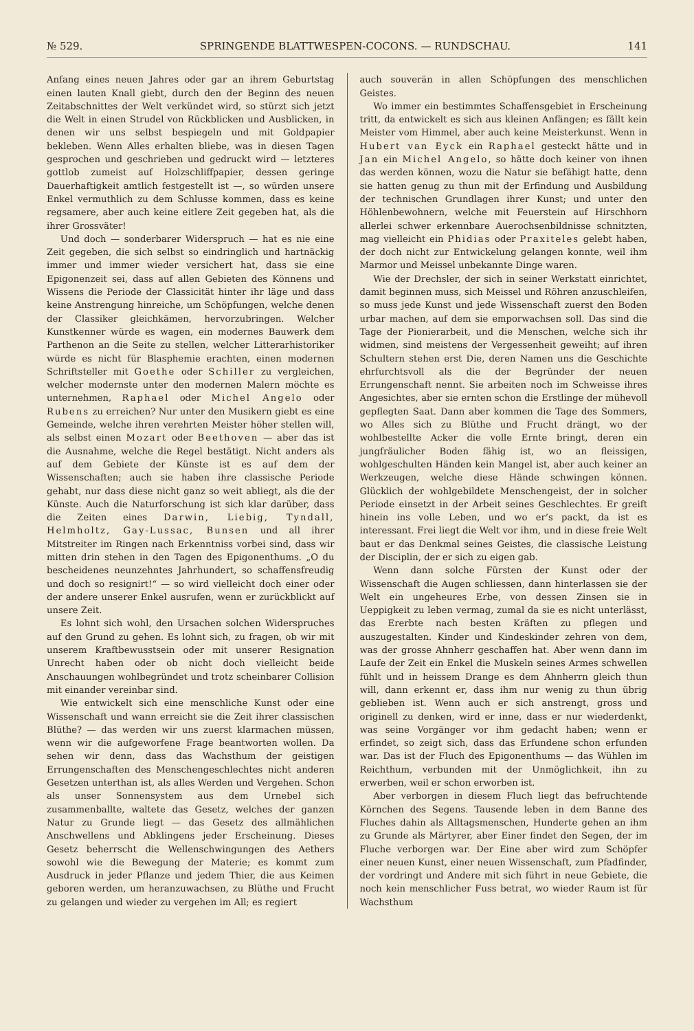№ 529. SPRINGENDE BLATTWESPEN-COCONS. — RUNDSCHAU. 141
Anfang eines neuen Jahres oder gar an ihrem Geburtstag einen lauten Knall giebt, durch den der Beginn des neuen Zeitabschnittes der Welt verkündet wird, so stürzt sich jetzt die Welt in einen Strudel von Rückblicken und Ausblicken, in denen wir uns selbst bespiegeln und mit Goldpapier bekleben. Wenn Alles erhalten bliebe, was in diesen Tagen gesprochen und geschrieben und gedruckt wird — letzteres gottlob zumeist auf Holzschliffpapier, dessen geringe Dauerhaftigkeit amtlich festgestellt ist —, so würden unsere Enkel vermuthlich zu dem Schlusse kommen, dass es keine regsamere, aber auch keine eitlere Zeit gegeben hat, als die ihrer Grossväter!
Und doch — sonderbarer Widerspruch — hat es nie eine Zeit gegeben, die sich selbst so eindringlich und hartnäckig immer und immer wieder versichert hat, dass sie eine Epigonenzeit sei, dass auf allen Gebieten des Könnens und Wissens die Periode der Classicität hinter ihr läge und dass keine Anstrengung hinreiche, um Schöpfungen, welche denen der Classiker gleichkämen, hervorzubringen. Welcher Kunstkenner würde es wagen, ein modernes Bauwerk dem Parthenon an die Seite zu stellen, welcher Litterarhistoriker würde es nicht für Blasphemie erachten, einen modernen Schriftsteller mit Goethe oder Schiller zu vergleichen, welcher modernste unter den modernen Malern möchte es unternehmen, Raphael oder Michel Angelo oder Rubens zu erreichen? Nur unter den Musikern giebt es eine Gemeinde, welche ihren verehrten Meister höher stellen will, als selbst einen Mozart oder Beethoven — aber das ist die Ausnahme, welche die Regel bestätigt. Nicht anders als auf dem Gebiete der Künste ist es auf dem der Wissenschaften; auch sie haben ihre classische Periode gehabt, nur dass diese nicht ganz so weit abliegt, als die der Künste. Auch die Naturforschung ist sich klar darüber, dass die Zeiten eines Darwin, Liebig, Tyndall, Helmholtz, Gay-Lussac, Bunsen und all ihrer Mitstreiter im Ringen nach Erkenntniss vorbei sind, dass wir mitten drin stehen in den Tagen des Epigonenthums. „O du bescheidenes neunzehntes Jahrhundert, so schaffensfreudig und doch so resignirt!“ — so wird vielleicht doch einer oder der andere unserer Enkel ausrufen, wenn er zurückblickt auf unsere Zeit.
Es lohnt sich wohl, den Ursachen solchen Widerspruches auf den Grund zu gehen. Es lohnt sich, zu fragen, ob wir mit unserem Kraftbewusstsein oder mit unserer Resignation Unrecht haben oder ob nicht doch vielleicht beide Anschauungen wohlbegründet und trotz scheinbarer Collision mit einander vereinbar sind.
Wie entwickelt sich eine menschliche Kunst oder eine Wissenschaft und wann erreicht sie die Zeit ihrer classischen Blüthe? — das werden wir uns zuerst klarmachen müssen, wenn wir die aufgeworfene Frage beantworten wollen. Da sehen wir denn, dass das Wachsthum der geistigen Errungenschaften des Menschengeschlechtes nicht anderen Gesetzen unterthan ist, als alles Werden und Vergehen. Schon als unser Sonnensystem aus dem Urnebel sich zusammenballte, waltete das Gesetz, welches der ganzen Natur zu Grunde liegt — das Gesetz des allmählichen Anschwellens und Abklingens jeder Erscheinung. Dieses Gesetz beherrscht die Wellenschwingungen des Aethers sowohl wie die Bewegung der Materie; es kommt zum Ausdruck in jeder Pflanze und jedem Thier, die aus Keimen geboren werden, um heranzuwachsen, zu Blüthe und Frucht zu gelangen und wieder zu vergehen im All; es regiert
auch souverän in allen Schöpfungen des menschlichen Geistes.
Wo immer ein bestimmtes Schaffensgebiet in Erscheinung tritt, da entwickelt es sich aus kleinen Anfängen; es fällt kein Meister vom Himmel, aber auch keine Meisterkunst. Wenn in Hubert van Eyck ein Raphael gesteckt hätte und in Jan ein Michel Angelo, so hätte doch keiner von ihnen das werden können, wozu die Natur sie befähigt hatte, denn sie hatten genug zu thun mit der Erfindung und Ausbildung der technischen Grundlagen ihrer Kunst; und unter den Höhlenbewohnern, welche mit Feuerstein auf Hirschhorn allerlei schwer erkennbare Auerochsenbildnisse schnitzten, mag vielleicht ein Phidias oder Praxiteles gelebt haben, der doch nicht zur Entwickelung gelangen konnte, weil ihm Marmor und Meissel unbekannte Dinge waren.
Wie der Drechsler, der sich in seiner Werkstatt einrichtet, damit beginnen muss, sich Meissel und Röhren anzuschleifen, so muss jede Kunst und jede Wissenschaft zuerst den Boden urbar machen, auf dem sie emporwachsen soll. Das sind die Tage der Pionierarbeit, und die Menschen, welche sich ihr widmen, sind meistens der Vergessenheit geweiht; auf ihren Schultern stehen erst Die, deren Namen uns die Geschichte ehrfurchtsvoll als die der Begründer der neuen Errungenschaft nennt. Sie arbeiten noch im Schweisse ihres Angesichtes, aber sie ernten schon die Erstlinge der mühevoll gepflegten Saat. Dann aber kommen die Tage des Sommers, wo Alles sich zu Blüthe und Frucht drängt, wo der wohlbestellte Acker die volle Ernte bringt, deren ein jungfräulicher Boden fähig ist, wo an fleissigen, wohlgeschulten Händen kein Mangel ist, aber auch keiner an Werkzeugen, welche diese Hände schwingen können. Glücklich der wohlgebildete Menschengeist, der in solcher Periode einsetzt in der Arbeit seines Geschlechtes. Er greift hinein ins volle Leben, und wo er’s packt, da ist es interessant. Frei liegt die Welt vor ihm, und in diese freie Welt baut er das Denkmal seines Geistes, die classische Leistung der Disciplin, der er sich zu eigen gab.
Wenn dann solche Fürsten der Kunst oder der Wissenschaft die Augen schliessen, dann hinterlassen sie der Welt ein ungeheures Erbe, von dessen Zinsen sie in Ueppigkeit zu leben vermag, zumal da sie es nicht unterlässt, das Ererbte nach besten Kräften zu pflegen und auszugestalten. Kinder und Kindeskinder zehren von dem, was der grosse Ahnherr geschaffen hat. Aber wenn dann im Laufe der Zeit ein Enkel die Muskeln seines Armes schwellen fühlt und in heissem Drange es dem Ahnherrn gleich thun will, dann erkennt er, dass ihm nur wenig zu thun übrig geblieben ist. Wenn auch er sich anstrengt, gross und originell zu denken, wird er inne, dass er nur wiederdenkt, was seine Vorgänger vor ihm gedacht haben; wenn er erfindet, so zeigt sich, dass das Erfundene schon erfunden war. Das ist der Fluch des Epigonenthums — das Wühlen im Reichthum, verbunden mit der Unmöglichkeit, ihn zu erwerben, weil er schon erworben ist.
Aber verborgen in diesem Fluch liegt das befruchtende Körnchen des Segens. Tausende leben in dem Banne des Fluches dahin als Alltagsmenschen, Hunderte gehen an ihm zu Grunde als Märtyrer, aber Einer findet den Segen, der im Fluche verborgen war. Der Eine aber wird zum Schöpfer einer neuen Kunst, einer neuen Wissenschaft, zum Pfadfinder, der vordringt und Andere mit sich führt in neue Gebiete, die noch kein menschlicher Fuss betrat, wo wieder Raum ist für Wachsthum